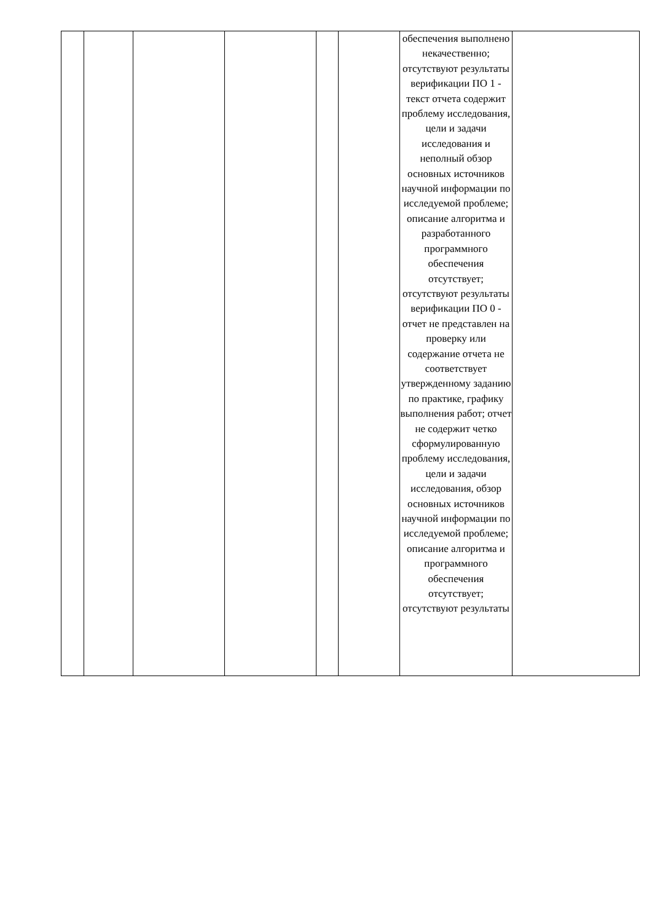| | | | | | | обеспечения выполнено некачественно; отсутствуют результаты верификации ПО 1 - текст отчета содержит проблему исследования, цели и задачи исследования и неполный обзор основных источников научной информации по исследуемой проблеме; описание алгоритма и разработанного программного обеспечения отсутствует; отсутствуют результаты верификации ПО 0 - отчет не представлен на проверку или содержание отчета не соответствует утвержденному заданию по практике, графику выполнения работ; отчет не содержит четко сформулированную проблему исследования, цели и задачи исследования, обзор основных источников научной информации по исследуемой проблеме; описание алгоритма и программного обеспечения отсутствует; отсутствуют результаты | |